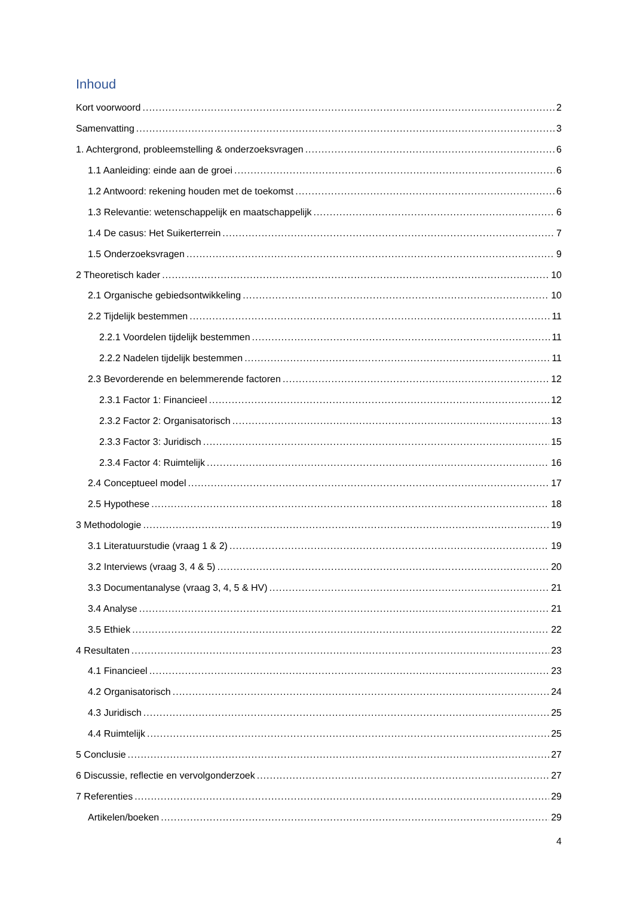Inhoud
Kort voorwoord 2
Samenvatting 3
1. Achtergrond, probleemstelling & onderzoeksvragen 6
1.1 Aanleiding: einde aan de groei 6
1.2 Antwoord: rekening houden met de toekomst 6
1.3 Relevantie: wetenschappelijk en maatschappelijk 6
1.4 De casus: Het Suikerterrein 7
1.5 Onderzoeksvragen 9
2 Theoretisch kader 10
2.1 Organische gebiedsontwikkeling 10
2.2 Tijdelijk bestemmen 11
2.2.1 Voordelen tijdelijk bestemmen 11
2.2.2 Nadelen tijdelijk bestemmen 11
2.3 Bevorderende en belemmerende factoren 12
2.3.1 Factor 1: Financieel 12
2.3.2 Factor 2: Organisatorisch 13
2.3.3 Factor 3: Juridisch 15
2.3.4 Factor 4: Ruimtelijk 16
2.4 Conceptueel model 17
2.5 Hypothese 18
3 Methodologie 19
3.1 Literatuurstudie (vraag 1 & 2) 19
3.2 Interviews (vraag 3, 4 & 5) 20
3.3 Documentanalyse (vraag 3, 4, 5 & HV) 21
3.4 Analyse 21
3.5 Ethiek 22
4 Resultaten 23
4.1 Financieel 23
4.2 Organisatorisch 24
4.3 Juridisch 25
4.4 Ruimtelijk 25
5 Conclusie 27
6 Discussie, reflectie en vervolgonderzoek 27
7 Referenties 29
Artikelen/boeken 29
4